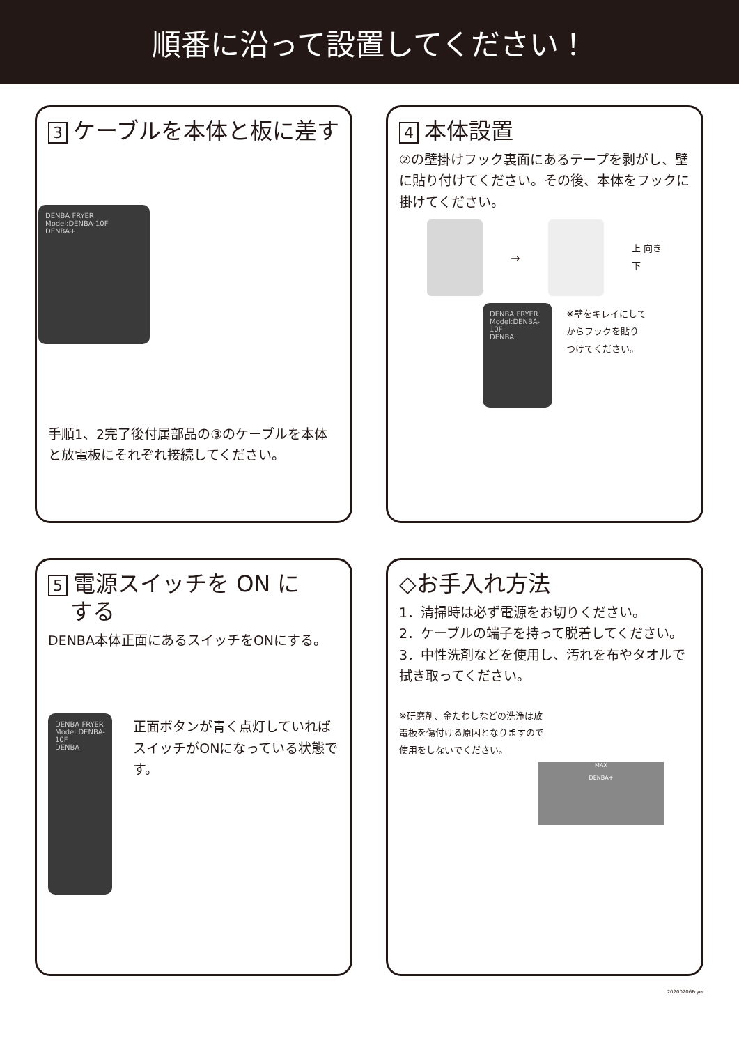順番に沿って設置してください！
3 ケーブルを本体と板に差す
DENBA FRYER
Model:DENBA-10F
DENBA+
手順1、2完了後付属部品の③のケーブルを本体と放電板にそれぞれ接続してください。
4 本体設置
②の壁掛けフック裏面にあるテープを剥がし、壁に貼り付けてください。その後、本体をフックに掛けてください。
→
上 向き 下
DENBA FRYER
Model:DENBA-10F
DENBA
※壁をキレイにして
からフックを貼り
つけてください。
5 電源スイッチを ON に
　する
DENBA本体正面にあるスイッチをONにする。
DENBA FRYER
Model:DENBA-10F
DENBA
正面ボタンが青く点灯していればスイッチがONになっている状態です。
◇お手入れ方法
1．清掃時は必ず電源をお切りください。
2．ケーブルの端子を持って脱着してください。
3．中性洗剤などを使用し、汚れを布やタオルで拭き取ってください。
※研磨剤、金たわしなどの洗浄は放
電板を傷付ける原因となりますので
使用をしないでください。
MAX
DENBA+
20200206Fryer